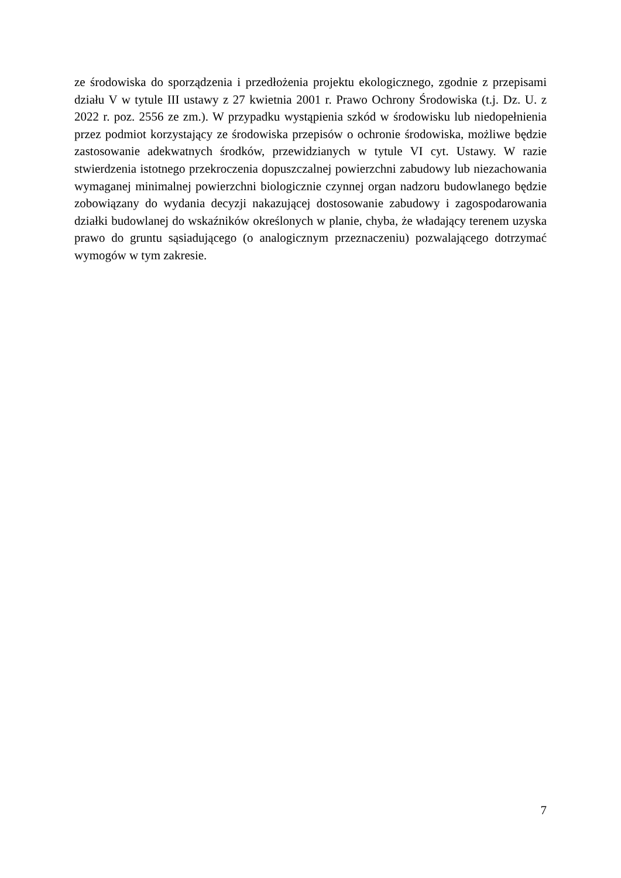ze środowiska do sporządzenia i przedłożenia projektu ekologicznego, zgodnie z przepisami działu V w tytule III ustawy z 27 kwietnia 2001 r. Prawo Ochrony Środowiska (t.j. Dz. U. z 2022 r. poz. 2556 ze zm.). W przypadku wystąpienia szkód w środowisku lub niedopełnienia przez podmiot korzystający ze środowiska przepisów o ochronie środowiska, możliwe będzie zastosowanie adekwatnych środków, przewidzianych w tytule VI cyt. Ustawy. W razie stwierdzenia istotnego przekroczenia dopuszczalnej powierzchni zabudowy lub niezachowania wymaganej minimalnej powierzchni biologicznie czynnej organ nadzoru budowlanego będzie zobowiązany do wydania decyzji nakazującej dostosowanie zabudowy i zagospodarowania działki budowlanej do wskaźników określonych w planie, chyba, że władający terenem uzyska prawo do gruntu sąsiadującego (o analogicznym przeznaczeniu) pozwalającego dotrzymać wymogów w tym zakresie.
7